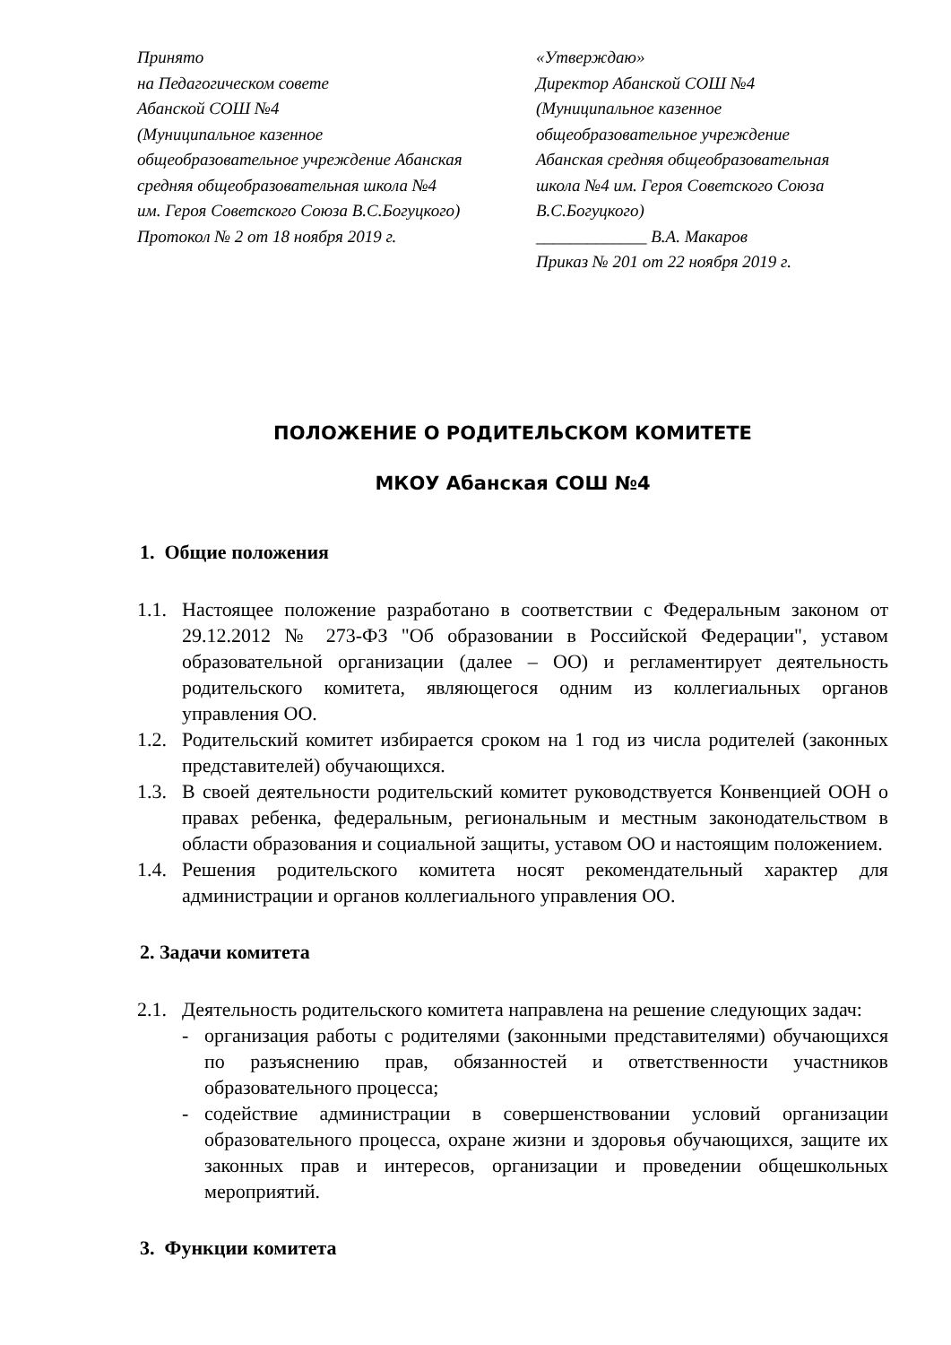Принято
на Педагогическом совете
Абанской СОШ №4
(Муниципальное казенное
общеобразовательное учреждение Абанская
средняя общеобразовательная школа №4
им. Героя Советского Союза В.С.Богуцкого)
Протокол № 2 от 18 ноября 2019 г.
«Утверждаю»
Директор Абанской СОШ №4
(Муниципальное казенное
общеобразовательное учреждение
Абанская средняя общеобразовательная
школа №4 им. Героя Советского Союза
В.С.Богуцкого)
_____________ В.А. Макаров
Приказ № 201 от 22 ноября 2019 г.
ПОЛОЖЕНИЕ О РОДИТЕЛЬСКОМ КОМИТЕТЕ
МКОУ Абанская СОШ №4
1. Общие положения
1.1. Настоящее положение разработано в соответствии с Федеральным законом от 29.12.2012 № 273-ФЗ "Об образовании в Российской Федерации", уставом образовательной организации (далее – ОО) и регламентирует деятельность родительского комитета, являющегося одним из коллегиальных органов управления ОО.
1.2. Родительский комитет избирается сроком на 1 год из числа родителей (законных представителей) обучающихся.
1.3. В своей деятельности родительский комитет руководствуется Конвенцией ООН о правах ребенка, федеральным, региональным и местным законодательством в области образования и социальной защиты, уставом ОО и настоящим положением.
1.4. Решения родительского комитета носят рекомендательный характер для администрации и органов коллегиального управления ОО.
2. Задачи комитета
2.1. Деятельность родительского комитета направлена на решение следующих задач:
- организация работы с родителями (законными представителями) обучающихся по разъяснению прав, обязанностей и ответственности участников образовательного процесса;
- содействие администрации в совершенствовании условий организации образовательного процесса, охране жизни и здоровья обучающихся, защите их законных прав и интересов, организации и проведении общешкольных мероприятий.
3. Функции комитета